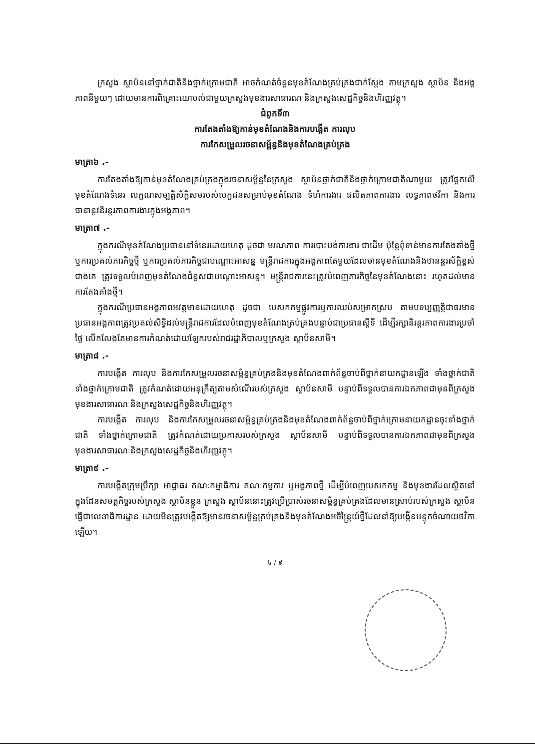ក្រសួង ស្ថាប័ននៅថ្នាក់ជាតិនិងថ្នាក់ក្រោមជាតិ អាចកំណត់ចំនួនមុខតំណែងគ្រប់គ្រងជាក់ស្តែង តាមក្រសួង ស្ថាប័ន និងអង្គភាពនីមួយៗ ដោយមានការពិគ្រោះយោបល់ជាមួយក្រសួងមុខងារសាធារណៈនិងក្រសួងសេដ្ឋកិច្ចនិងហិរញ្ញវត្ថុ។
ជំពូកទី៣
ការតែងតាំងឱ្យកាន់មុខតំណែងនិងការបង្កើត ការលុប
ការកែសម្រួលរចនាសម្ព័ន្ធនិងមុខតំណែងគ្រប់គ្រង
មាត្រា៦ .-
ការតែងតាំងឱ្យកាន់មុខតំណែងគ្រប់គ្រងក្នុងរចនាសម្ព័ន្ធនៃក្រសួង ស្ថាប័នថ្នាក់ជាតិនិងថ្នាក់ក្រោមជាតិណាមួយ ត្រូវផ្អែកលើមុខតំណែងទំនេរ លក្ខណសម្បត្តិស័ក្តិសមរបស់បេក្ខជនសម្រាប់មុខតំណែង ទំហំការងារ ផលិតភាពការងារ លទ្ធភាពថវិកា និងការធានានូវនិរន្តរភាពការងារក្នុងអង្គភាព។
មាត្រា៧ .-
ក្នុងករណីមុខតំណែងប្រធាននៅទំនេរដោយហេតុ ដូចជា មរណភាព ការបោះបង់ការងារ ជាដើម ប៉ុន្តែពុំទាន់មានការតែងតាំងថ្មី ឬការប្រគល់ភារកិច្ចថ្មី ឬការប្រគល់ភារកិច្ចជាបណ្តោះអាសន្ន មន្ត្រីរាជការក្នុងអង្គភាពតែមួយដែលមានមុខតំណែងនិងឋានន្តរស័ក្តិខ្ពស់ជាងគេ ត្រូវទទួលបំពេញមុខតំណែងជំនួសជាបណ្តោះអាសន្ន។ មន្ត្រីរាជការនេះត្រូវបំពេញភារកិច្ចនៃមុខតំណែងនោះ រហូតដល់មានការតែងតាំងថ្មី។
ក្នុងករណីប្រធានអង្គភាពអវត្តមានដោយហេតុ ដូចជា បេសកកម្មផ្លូវការឬការឈប់សម្រាកស្រប តាមបទប្បញ្ញត្តិជាធរមាន ប្រធានអង្គភាពត្រូវប្រគល់សិទ្ធិដល់មន្ត្រីរាជការដែលបំពេញមុខតំណែងគ្រប់គ្រងបន្ទាប់ជាប្រធានស្តីទី ដើម្បីរក្សានិរន្តរភាពការងារប្រចាំថ្ងៃ លើកលែងតែមានការកំណត់ដោយឡែករបស់រាជរដ្ឋាភិបាលឬក្រសួង ស្ថាប័នសាមី។
មាត្រា៨ .-
ការបង្កើត ការលុប និងការកែសម្រួលរចនាសម្ព័ន្ធគ្រប់គ្រងនិងមុខតំណែងពាក់ព័ន្ធចាប់ពីថ្នាក់នាយកដ្ឋានឡើង ទាំងថ្នាក់ជាតិ ទាំងថ្នាក់ក្រោមជាតិ ត្រូវកំណត់ដោយអនុក្រឹត្យតាមសំណើរបស់ក្រសួង ស្ថាប័នសាមី បន្ទាប់ពីទទួលបានការឯកភាពជាមុនពីក្រសួងមុខងារសាធារណៈនិងក្រសួងសេដ្ឋកិច្ចនិងហិរញ្ញវត្ថុ។
ការបង្កើត ការលុប និងការកែសម្រួលរចនាសម្ព័ន្ធគ្រប់គ្រងនិងមុខតំណែងពាក់ព័ន្ធចាប់ពីថ្នាក់ក្រោមនាយកដ្ឋានចុះទាំងថ្នាក់ជាតិ ទាំងថ្នាក់ក្រោមជាតិ ត្រូវកំណត់ដោយប្រកាសរបស់ក្រសួង ស្ថាប័នសាមី បន្ទាប់ពីទទួលបានការឯកភាពជាមុនពីក្រសួងមុខងារសាធារណៈនិងក្រសួងសេដ្ឋកិច្ចនិងហិរញ្ញវត្ថុ។
មាត្រា៩ .-
ការបង្កើតក្រុមប្រឹក្សា អាជ្ញាធរ គណៈកម្មាធិការ គណៈកម្មការ ឬអង្គភាពថ្មី ដើម្បីបំពេញបេសកកម្ម និងមុខងារដែលស្ថិតនៅក្នុងដែនសមត្ថកិច្ចរបស់ក្រសួង ស្ថាប័នខ្លួន ក្រសួង ស្ថាប័ននោះត្រូវប្រើប្រាស់រចនាសម្ព័ន្ធគ្រប់គ្រងដែលមានស្រាប់របស់ក្រសួង ស្ថាប័នធ្វើជាលេខាធិការដ្ឋាន ដោយមិនត្រូវបង្កើតឱ្យមានរចនាសម្ព័ន្ធគ្រប់គ្រងនិងមុខតំណែងអចិន្ត្រៃយ៍ថ្មីដែលនាំឱ្យបង្កើនបន្ទុកចំណាយថវិកាឡើយ។
៤ / ៩